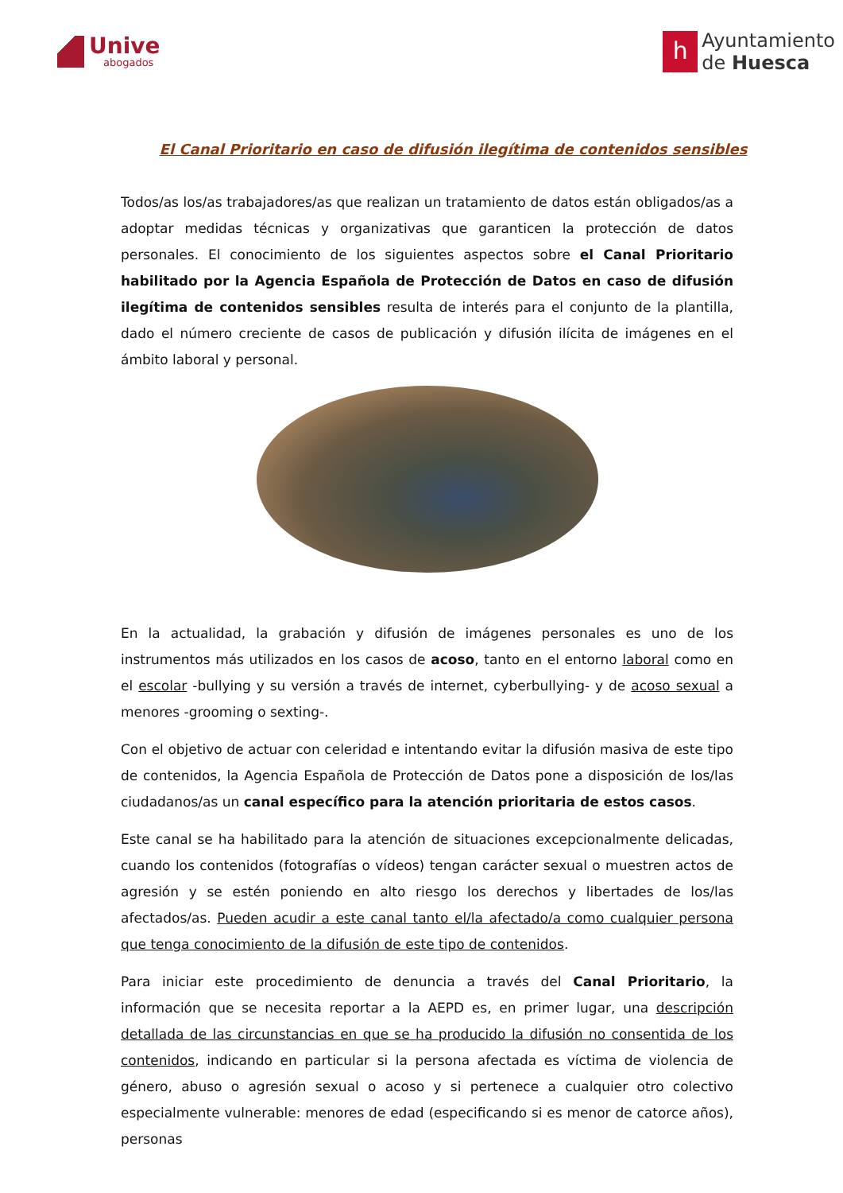Unive
abogados
h
Ayuntamiento
de Huesca
El Canal Prioritario en caso de difusión ilegítima de contenidos sensibles
Todos/as los/as trabajadores/as que realizan un tratamiento de datos están obligados/as a adoptar medidas técnicas y organizativas que garanticen la protección de datos personales. El conocimiento de los siguientes aspectos sobre el Canal Prioritario habilitado por la Agencia Española de Protección de Datos en caso de difusión ilegítima de contenidos sensibles resulta de interés para el conjunto de la plantilla, dado el número creciente de casos de publicación y difusión ilícita de imágenes en el ámbito laboral y personal.
En la actualidad, la grabación y difusión de imágenes personales es uno de los instrumentos más utilizados en los casos de acoso, tanto en el entorno laboral como en el escolar -bullying y su versión a través de internet, cyberbullying- y de acoso sexual a menores -grooming o sexting-.
Con el objetivo de actuar con celeridad e intentando evitar la difusión masiva de este tipo de contenidos, la Agencia Española de Protección de Datos pone a disposición de los/las ciudadanos/as un canal específico para la atención prioritaria de estos casos.
Este canal se ha habilitado para la atención de situaciones excepcionalmente delicadas, cuando los contenidos (fotografías o vídeos) tengan carácter sexual o muestren actos de agresión y se estén poniendo en alto riesgo los derechos y libertades de los/las afectados/as. Pueden acudir a este canal tanto el/la afectado/a como cualquier persona que tenga conocimiento de la difusión de este tipo de contenidos.
Para iniciar este procedimiento de denuncia a través del Canal Prioritario, la información que se necesita reportar a la AEPD es, en primer lugar, una descripción detallada de las circunstancias en que se ha producido la difusión no consentida de los contenidos, indicando en particular si la persona afectada es víctima de violencia de género, abuso o agresión sexual o acoso y si pertenece a cualquier otro colectivo especialmente vulnerable: menores de edad (especificando si es menor de catorce años), personas